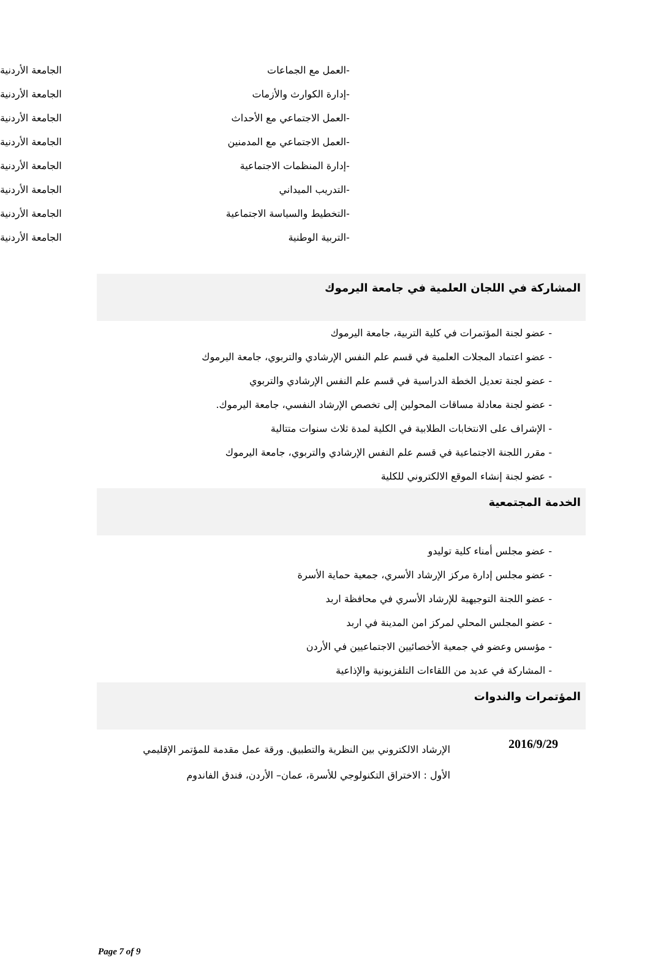| -العمل مع الجماعات | الجامعة الأردنية |
| -إدارة الكوارث والأزمات | الجامعة الأردنية |
| -العمل الاجتماعي مع الأحداث | الجامعة الأردنية |
| -العمل الاجتماعي مع المدمنين | الجامعة الأردنية |
| -إدارة المنظمات الاجتماعية | الجامعة الأردنية |
| -التدريب الميداني | الجامعة الأردنية |
| -التخطيط والسياسة الاجتماعية | الجامعة الأردنية |
| -التربية الوطنية | الجامعة الأردنية |
المشاركة في اللجان العلمية في جامعة اليرموك
- عضو لجنة المؤتمرات في كلية التربية، جامعة اليرموك
- عضو اعتماد المجلات العلمية في قسم علم النفس الإرشادي والتربوي، جامعة اليرموك
- عضو لجنة تعديل الخطة الدراسية في قسم علم النفس الإرشادي والتربوي
- عضو لجنة معادلة مساقات المحولين إلى تخصص الإرشاد النفسي، جامعة اليرموك.
- الإشراف على الانتخابات الطلابية في الكلية لمدة ثلاث سنوات متتالية
- مقرر اللجنة الاجتماعية في قسم علم النفس الإرشادي والتربوي، جامعة اليرموك
- عضو لجنة إنشاء الموقع الالكتروني للكلية
الخدمة المجتمعية
- عضو مجلس أمناء كلية توليدو
- عضو مجلس إدارة مركز الإرشاد الأسري، جمعية حماية الأسرة
- عضو اللجنة التوجيهية للإرشاد الأسري في محافظة اربد
- عضو المجلس المحلي لمركز امن المدينة في اربد
- مؤسس وعضو في جمعية الأخصائيين الاجتماعيين في الأردن
- المشاركة في عديد من اللقاءات التلفزيونية والإذاعية
المؤتمرات والندوات
2016/9/29
الإرشاد الالكتروني بين النظرية والتطبيق. ورقة عمل مقدمة للمؤتمر الإقليمي الأول : الاختراق التكنولوجي للأسرة، عمان– الأردن، فندق الفاندوم
Page 7 of 9